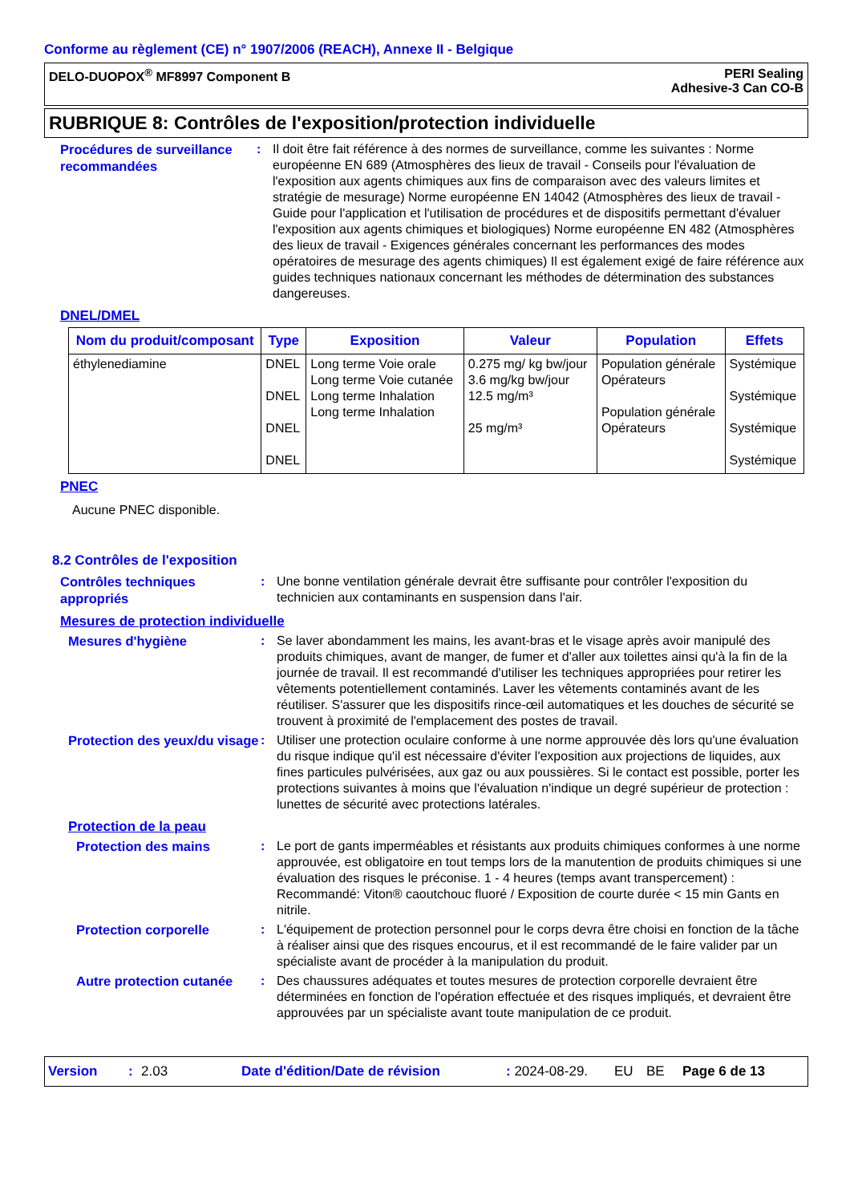Conforme au règlement (CE) n° 1907/2006 (REACH), Annexe II - Belgique
DELO-DUOPOX<sup>®</sup> MF8997 Component B
PERI Sealing
Adhesive-3 Can CO-B
RUBRIQUE 8: Contrôles de l'exposition/protection individuelle
Procédures de surveillance recommandées
: Il doit être fait référence à des normes de surveillance, comme les suivantes : Norme européenne EN 689 (Atmosphères des lieux de travail - Conseils pour l'évaluation de l'exposition aux agents chimiques aux fins de comparaison avec des valeurs limites et stratégie de mesurage) Norme européenne EN 14042 (Atmosphères des lieux de travail - Guide pour l'application et l'utilisation de procédures et de dispositifs permettant d'évaluer l'exposition aux agents chimiques et biologiques) Norme européenne EN 482 (Atmosphères des lieux de travail - Exigences générales concernant les performances des modes opératoires de mesurage des agents chimiques) Il est également exigé de faire référence aux guides techniques nationaux concernant les méthodes de détermination des substances dangereuses.
DNEL/DMEL
| Nom du produit/composant | Type | Exposition | Valeur | Population | Effets |
| --- | --- | --- | --- | --- | --- |
| éthylenediamine | DNEL DNEL DNEL DNEL | Long terme Voie orale Long terme Voie cutanée Long terme Inhalation Long terme Inhalation | 0.275 mg/ kg bw/jour 3.6 mg/kg bw/jour 12.5 mg/m³ 25 mg/m³ | Population générale Opérateurs Population générale Opérateurs | Systémique Systémique Systémique Systémique |
PNEC
Aucune PNEC disponible.
8.2 Contrôles de l'exposition
Contrôles techniques appropriés
: Une bonne ventilation générale devrait être suffisante pour contrôler l'exposition du technicien aux contaminants en suspension dans l'air.
Mesures de protection individuelle
Mesures d'hygiène
: Se laver abondamment les mains, les avant-bras et le visage après avoir manipulé des produits chimiques, avant de manger, de fumer et d'aller aux toilettes ainsi qu'à la fin de la journée de travail. Il est recommandé d'utiliser les techniques appropriées pour retirer les vêtements potentiellement contaminés. Laver les vêtements contaminés avant de les réutiliser. S'assurer que les dispositifs rince-œil automatiques et les douches de sécurité se trouvent à proximité de l'emplacement des postes de travail.
Protection des yeux/du visage
: Utiliser une protection oculaire conforme à une norme approuvée dès lors qu'une évaluation du risque indique qu'il est nécessaire d'éviter l'exposition aux projections de liquides, aux fines particules pulvérisées, aux gaz ou aux poussières. Si le contact est possible, porter les protections suivantes à moins que l'évaluation n'indique un degré supérieur de protection : lunettes de sécurité avec protections latérales.
Protection de la peau
Protection des mains
: Le port de gants imperméables et résistants aux produits chimiques conformes à une norme approuvée, est obligatoire en tout temps lors de la manutention de produits chimiques si une évaluation des risques le préconise. 1 - 4 heures (temps avant transpercement) : Recommandé: Viton® caoutchouc fluoré / Exposition de courte durée < 15 min Gants en nitrile.
Protection corporelle
: L'équipement de protection personnel pour le corps devra être choisi en fonction de la tâche à réaliser ainsi que des risques encourus, et il est recommandé de le faire valider par un spécialiste avant de procéder à la manipulation du produit.
Autre protection cutanée
: Des chaussures adéquates et toutes mesures de protection corporelle devraient être déterminées en fonction de l'opération effectuée et des risques impliqués, et devraient être approuvées par un spécialiste avant toute manipulation de ce produit.
Version: 2.03 Date d'édition/Date de révision: 2024-08-29. EU BE Page 6 de 13